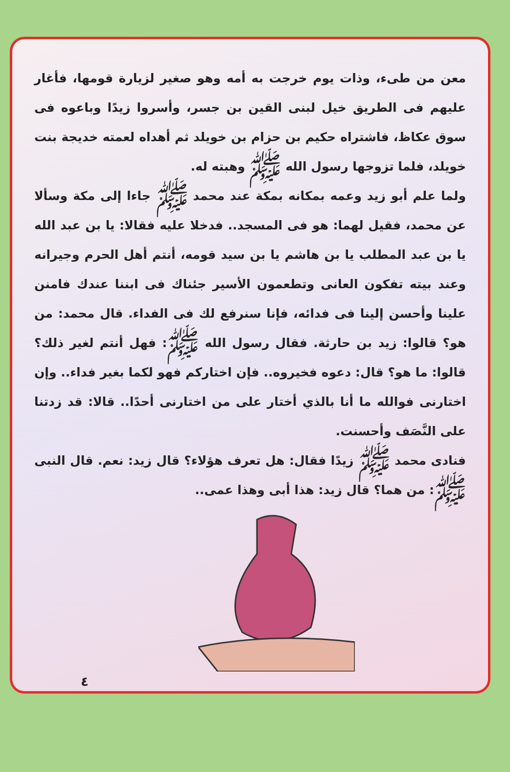معن من طىء، وذات يوم خرجت به أمه وهو صغير لزيارة قومها، فأغار عليهم فى الطريق خيل لبنى القين بن جسر، وأسروا زيدًا وباعوه فى سوق عكاظ، فاشتراه حكيم بن حزام بن خويلد ثم أهداه لعمته خديجة بنت خويلد، فلما تزوجها رسول الله ﷺ وهبته له.
ولما علم أبو زيد وعمه بمكانه بمكة عند محمد ﷺ جاءا إلى مكة وسألا عن محمد، فقيل لهما: هو فى المسجد.. فدخلا عليه فقالا: يا بن عبد الله يا بن عبد المطلب يا بن هاشم يا بن سيد قومه، أنتم أهل الحرم وجيرانه وعند بيته تفكون العانى وتطعمون الأسير جئناك فى ابننا عندك فامنن علينا وأحسن إلينا فى فدائه، فإنا سنرفع لك فى الفداء. قال محمد: من هو؟ قالوا: زيد بن حارثة. فقال رسول الله ﷺ: فهل أنتم لغير ذلك؟ قالوا: ما هو؟ قال: دعوه فخيروه.. فإن اختاركم فهو لكما بغير فداء.. وإن اختارنى فوالله ما أنا بالذي أختار على من اختارنى أحدًا.. قالا: قد زدتنا على النَّصَف وأحسنت.
فنادى محمد ﷺ زيدًا فقال: هل تعرف هؤلاء؟ قال زيد: نعم. قال النبى ﷺ: من هما؟ قال زيد: هذا أبى وهذا عمى..
٤